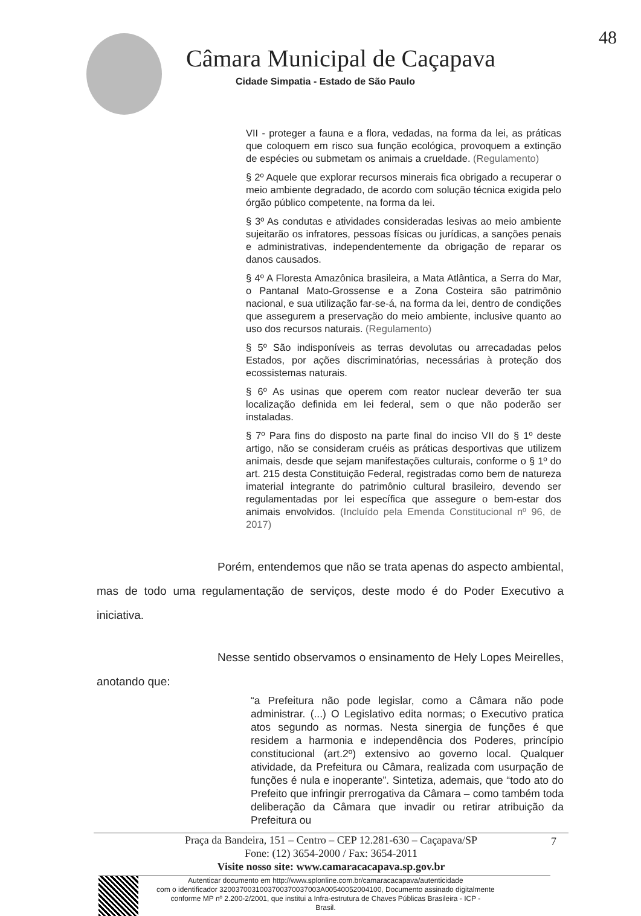Câmara Municipal de Caçapava
Cidade Simpatia - Estado de São Paulo
48
VII - proteger a fauna e a flora, vedadas, na forma da lei, as práticas que coloquem em risco sua função ecológica, provoquem a extinção de espécies ou submetam os animais a crueldade. (Regulamento)
§ 2º Aquele que explorar recursos minerais fica obrigado a recuperar o meio ambiente degradado, de acordo com solução técnica exigida pelo órgão público competente, na forma da lei.
§ 3º As condutas e atividades consideradas lesivas ao meio ambiente sujeitarão os infratores, pessoas físicas ou jurídicas, a sanções penais e administrativas, independentemente da obrigação de reparar os danos causados.
§ 4º A Floresta Amazônica brasileira, a Mata Atlântica, a Serra do Mar, o Pantanal Mato-Grossense e a Zona Costeira são patrimônio nacional, e sua utilização far-se-á, na forma da lei, dentro de condições que assegurem a preservação do meio ambiente, inclusive quanto ao uso dos recursos naturais. (Regulamento)
§ 5º São indisponíveis as terras devolutas ou arrecadadas pelos Estados, por ações discriminatórias, necessárias à proteção dos ecossistemas naturais.
§ 6º As usinas que operem com reator nuclear deverão ter sua localização definida em lei federal, sem o que não poderão ser instaladas.
§ 7º Para fins do disposto na parte final do inciso VII do § 1º deste artigo, não se consideram cruéis as práticas desportivas que utilizem animais, desde que sejam manifestações culturais, conforme o § 1º do art. 215 desta Constituição Federal, registradas como bem de natureza imaterial integrante do patrimônio cultural brasileiro, devendo ser regulamentadas por lei específica que assegure o bem-estar dos animais envolvidos. (Incluído pela Emenda Constitucional nº 96, de 2017)
Porém, entendemos que não se trata apenas do aspecto ambiental, mas de todo uma regulamentação de serviços, deste modo é do Poder Executivo a iniciativa.
Nesse sentido observamos o ensinamento de Hely Lopes Meirelles, anotando que:
“a Prefeitura não pode legislar, como a Câmara não pode administrar. (...) O Legislativo edita normas; o Executivo pratica atos segundo as normas. Nesta sinergia de funções é que residem a harmonia e independência dos Poderes, princípio constitucional (art.2º) extensivo ao governo local. Qualquer atividade, da Prefeitura ou Câmara, realizada com usurpação de funções é nula e inoperante”. Sintetiza, ademais, que “todo ato do Prefeito que infringir prerrogativa da Câmara – como também toda deliberação da Câmara que invadir ou retirar atribuição da Prefeitura ou
7 Praça da Bandeira, 151 – Centro – CEP 12.281-630 – Caçapava/SP
Fone: (12) 3654-2000 / Fax: 3654-2011
Visite nosso site: www.camaracacapava.sp.gov.br
Autenticar documento em http://www.splonline.com.br/camaracacapava/autenticidade
com o identificador 3200370031003700370037003A00540052004100, Documento assinado digitalmente
conforme MP nº 2.200-2/2001, que institui a Infra-estrutura de Chaves Públicas Brasileira - ICP -
Brasil.